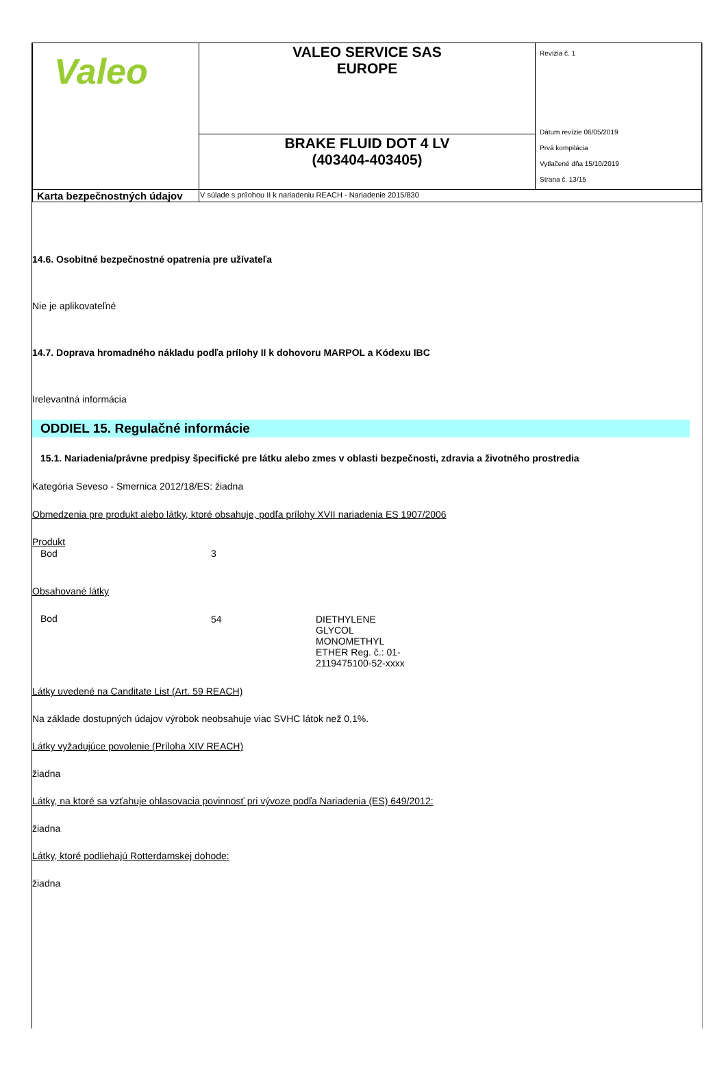| Valeo | VALEO SERVICE SAS EUROPE | Revízia č. 1 Dátum revízie 06/05/2019 Prvá kompilácia Vytlačené dňa 15/10/2019 Strana č. 13/15 |
| | BRAKE FLUID DOT 4 LV (403404-403405) | |
| Karta bezpečnostných údajov | V súlade s prílohou II k nariadeniu REACH - Nariadenie 2015/830 | |
14.6. Osobitné bezpečnostné opatrenia pre užívateľa
Nie je aplikovateľné
14.7. Doprava hromadného nákladu podľa prílohy II k dohovoru MARPOL a Kódexu IBC
Irelevantná informácia
ODDIEL 15. Regulačné informácie
15.1. Nariadenia/právne predpisy špecifické pre látku alebo zmes v oblasti bezpečnosti, zdravia a životného prostredia
Kategória Seveso - Smernica 2012/18/ES: žiadna
Obmedzenia pre produkt alebo látky, ktoré obsahuje, podľa prílohy XVII nariadenia ES 1907/2006
Produkt
| Bod | 3 |
Obsahované látky
| Bod | 54 | DIETHYLENE GLYCOL MONOMETHYL ETHER Reg. č.: 01-2119475100-52-xxxx |
Látky uvedené na Canditate List (Art. 59 REACH)
Na základe dostupných údajov výrobok neobsahuje viac SVHC látok než 0,1%.
Látky vyžadujúce povolenie (Príloha XIV REACH)
žiadna
Látky, na ktoré sa vzťahuje ohlasovacia povinnosť pri vývoze podľa Nariadenia (ES) 649/2012:
žiadna
Látky, ktoré podliehajú Rotterdamskej dohode:
žiadna